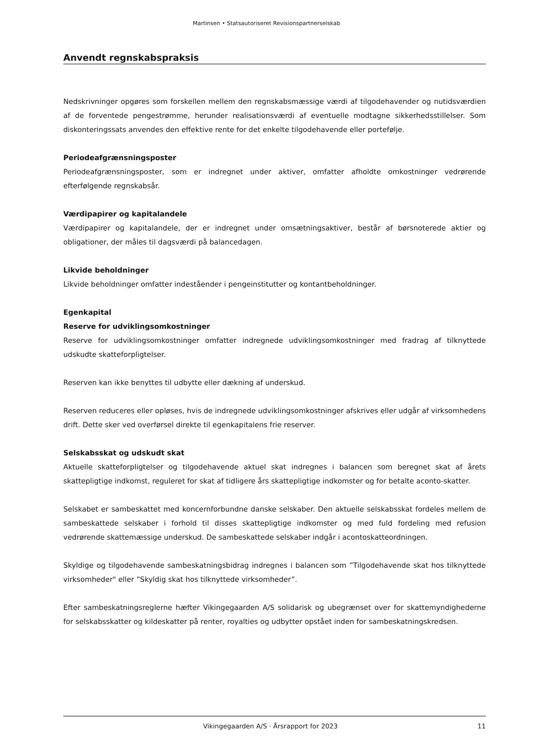Martinsen • Statsautoriseret Revisionspartnerselskab
Anvendt regnskabspraksis
Nedskrivninger opgøres som forskellen mellem den regnskabsmæssige værdi af tilgodehavender og nutidsværdien af de forventede pengestrømme, herunder realisationsværdi af eventuelle modtagne sikkerhedsstillelser. Som diskonteringssats anvendes den effektive rente for det enkelte tilgodehavende eller portefølje.
Periodeafgrænsningsposter
Periodeafgrænsningsposter, som er indregnet under aktiver, omfatter afholdte omkostninger vedrørende efterfølgende regnskabsår.
Værdipapirer og kapitalandele
Værdipapirer og kapitalandele, der er indregnet under omsætningsaktiver, består af børsnoterede aktier og obligationer, der måles til dagsværdi på balancedagen.
Likvide beholdninger
Likvide beholdninger omfatter indeståender i pengeinstitutter og kontantbeholdninger.
Egenkapital
Reserve for udviklingsomkostninger
Reserve for udviklingsomkostninger omfatter indregnede udviklingsomkostninger med fradrag af tilknyttede udskudte skatteforpligtelser.
Reserven kan ikke benyttes til udbytte eller dækning af underskud.
Reserven reduceres eller opløses, hvis de indregnede udviklingsomkostninger afskrives eller udgår af virksomhedens drift. Dette sker ved overførsel direkte til egenkapitalens frie reserver.
Selskabsskat og udskudt skat
Aktuelle skatteforpligtelser og tilgodehavende aktuel skat indregnes i balancen som beregnet skat af årets skattepligtige indkomst, reguleret for skat af tidligere års skattepligtige indkomster og for betalte aconto-skatter.
Selskabet er sambeskattet med koncernforbundne danske selskaber. Den aktuelle selskabsskat fordeles mellem de sambeskattede selskaber i forhold til disses skattepligtige indkomster og med fuld fordeling med refusion vedrørende skattemæssige underskud. De sambeskattede selskaber indgår i acontoskatteordningen.
Skyldige og tilgodehavende sambeskatningsbidrag indregnes i balancen som ”Tilgodehavende skat hos tilknyttede virksomheder" eller ”Skyldig skat hos tilknyttede virksomheder”.
Efter sambeskatningsreglerne hæfter Vikingegaarden A/S solidarisk og ubegrænset over for skattemyndighederne for selskabsskatter og kildeskatter på renter, royalties og udbytter opstået inden for sambeskatningskredsen.
Vikingegaarden A/S · Årsrapport for 2023 11